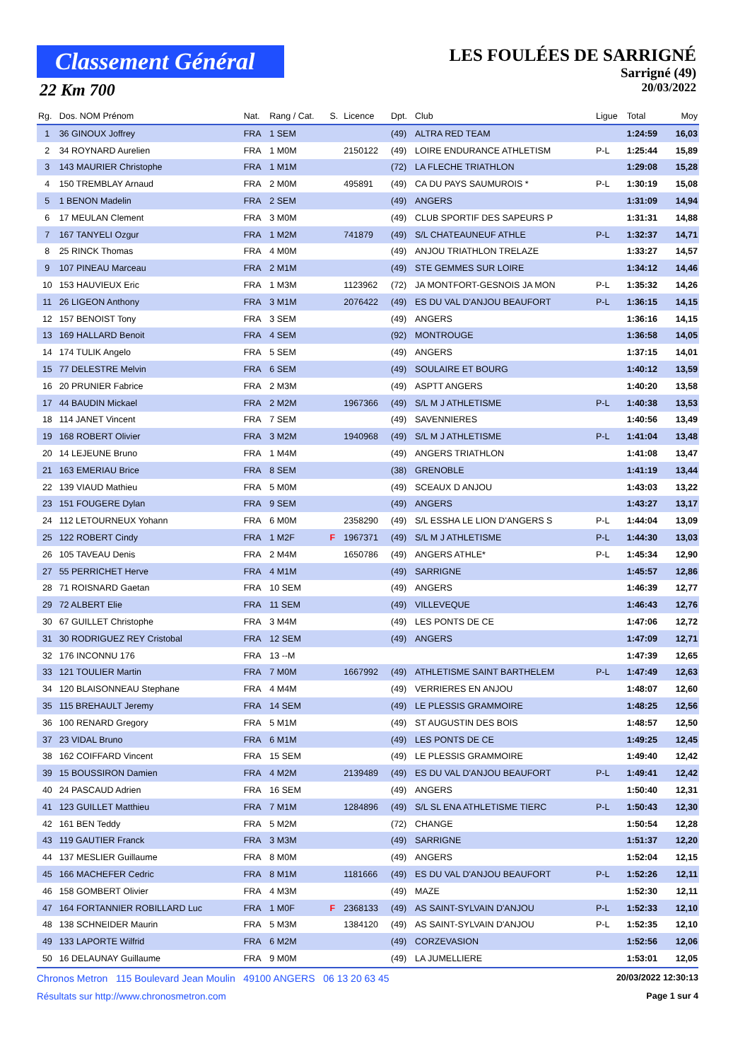Classement Général
22 Km 700
LES FOULÉES DE SARRIGNÉ
Sarrigné (49)
20/03/2022
| Rg. | Dos. NOM Prénom | Nat. | Rang / Cat. | S. | Licence | Dpt. | Club | Ligue | Total | Moy |
| --- | --- | --- | --- | --- | --- | --- | --- | --- | --- | --- |
| 1 | 36 GINOUX Joffrey | FRA | 1 SEM | | | (49) | ALTRA RED TEAM | | 1:24:59 | 16,03 |
| 2 | 34 ROYNARD Aurelien | FRA | 1 M0M | | 2150122 | (49) | LOIRE ENDURANCE ATHLETISM | P-L | 1:25:44 | 15,89 |
| 3 | 143 MAURIER Christophe | FRA | 1 M1M | | | (72) | LA FLECHE TRIATHLON | | 1:29:08 | 15,28 |
| 4 | 150 TREMBLAY Arnaud | FRA | 2 M0M | | 495891 | (49) | CA DU PAYS SAUMUROIS * | P-L | 1:30:19 | 15,08 |
| 5 | 1 BENON Madelin | FRA | 2 SEM | | | (49) | ANGERS | | 1:31:09 | 14,94 |
| 6 | 17 MEULAN Clement | FRA | 3 M0M | | | (49) | CLUB SPORTIF DES SAPEURS P | | 1:31:31 | 14,88 |
| 7 | 167 TANYELI Ozgur | FRA | 1 M2M | | 741879 | (49) | S/L CHATEAUNEUF ATHLE | P-L | 1:32:37 | 14,71 |
| 8 | 25 RINCK Thomas | FRA | 4 M0M | | | (49) | ANJOU TRIATHLON TRELAZE | | 1:33:27 | 14,57 |
| 9 | 107 PINEAU Marceau | FRA | 2 M1M | | | (49) | STE GEMMES SUR LOIRE | | 1:34:12 | 14,46 |
| 10 | 153 HAUVIEUX Eric | FRA | 1 M3M | | 1123962 | (72) | JA MONTFORT-GESNOIS JA MON | P-L | 1:35:32 | 14,26 |
| 11 | 26 LIGEON Anthony | FRA | 3 M1M | | 2076422 | (49) | ES DU VAL D'ANJOU BEAUFORT | P-L | 1:36:15 | 14,15 |
| 12 | 157 BENOIST Tony | FRA | 3 SEM | | | (49) | ANGERS | | 1:36:16 | 14,15 |
| 13 | 169 HALLARD Benoit | FRA | 4 SEM | | | (92) | MONTROUGE | | 1:36:58 | 14,05 |
| 14 | 174 TULIK Angelo | FRA | 5 SEM | | | (49) | ANGERS | | 1:37:15 | 14,01 |
| 15 | 77 DELESTRE Melvin | FRA | 6 SEM | | | (49) | SOULAIRE ET BOURG | | 1:40:12 | 13,59 |
| 16 | 20 PRUNIER Fabrice | FRA | 2 M3M | | | (49) | ASPTT ANGERS | | 1:40:20 | 13,58 |
| 17 | 44 BAUDIN Mickael | FRA | 2 M2M | | 1967366 | (49) | S/L M J ATHLETISME | P-L | 1:40:38 | 13,53 |
| 18 | 114 JANET Vincent | FRA | 7 SEM | | | (49) | SAVENNIERES | | 1:40:56 | 13,49 |
| 19 | 168 ROBERT Olivier | FRA | 3 M2M | | 1940968 | (49) | S/L M J ATHLETISME | P-L | 1:41:04 | 13,48 |
| 20 | 14 LEJEUNE Bruno | FRA | 1 M4M | | | (49) | ANGERS TRIATHLON | | 1:41:08 | 13,47 |
| 21 | 163 EMERIAU Brice | FRA | 8 SEM | | | (38) | GRENOBLE | | 1:41:19 | 13,44 |
| 22 | 139 VIAUD Mathieu | FRA | 5 M0M | | | (49) | SCEAUX D ANJOU | | 1:43:03 | 13,22 |
| 23 | 151 FOUGERE Dylan | FRA | 9 SEM | | | (49) | ANGERS | | 1:43:27 | 13,17 |
| 24 | 112 LETOURNEUX Yohann | FRA | 6 M0M | | 2358290 | (49) | S/L ESSHA LE LION D'ANGERS S | P-L | 1:44:04 | 13,09 |
| 25 | 122 ROBERT Cindy | FRA | 1 M2F | F | 1967371 | (49) | S/L M J ATHLETISME | P-L | 1:44:30 | 13,03 |
| 26 | 105 TAVEAU Denis | FRA | 2 M4M | | 1650786 | (49) | ANGERS ATHLE* | P-L | 1:45:34 | 12,90 |
| 27 | 55 PERRICHET Herve | FRA | 4 M1M | | | (49) | SARRIGNE | | 1:45:57 | 12,86 |
| 28 | 71 ROISNARD Gaetan | FRA | 10 SEM | | | (49) | ANGERS | | 1:46:39 | 12,77 |
| 29 | 72 ALBERT Elie | FRA | 11 SEM | | | (49) | VILLEVEQUE | | 1:46:43 | 12,76 |
| 30 | 67 GUILLET Christophe | FRA | 3 M4M | | | (49) | LES PONTS DE CE | | 1:47:06 | 12,72 |
| 31 | 30 RODRIGUEZ REY Cristobal | FRA | 12 SEM | | | (49) | ANGERS | | 1:47:09 | 12,71 |
| 32 | 176 INCONNU 176 | FRA | 13 --M | | | | | | 1:47:39 | 12,65 |
| 33 | 121 TOULIER Martin | FRA | 7 M0M | | 1667992 | (49) | ATHLETISME SAINT BARTHELEM | P-L | 1:47:49 | 12,63 |
| 34 | 120 BLAISONNEAU Stephane | FRA | 4 M4M | | | (49) | VERRIERES EN ANJOU | | 1:48:07 | 12,60 |
| 35 | 115 BREHAULT Jeremy | FRA | 14 SEM | | | (49) | LE PLESSIS GRAMMOIRE | | 1:48:25 | 12,56 |
| 36 | 100 RENARD Gregory | FRA | 5 M1M | | | (49) | ST AUGUSTIN DES BOIS | | 1:48:57 | 12,50 |
| 37 | 23 VIDAL Bruno | FRA | 6 M1M | | | (49) | LES PONTS DE CE | | 1:49:25 | 12,45 |
| 38 | 162 COIFFARD Vincent | FRA | 15 SEM | | | (49) | LE PLESSIS GRAMMOIRE | | 1:49:40 | 12,42 |
| 39 | 15 BOUSSIRON Damien | FRA | 4 M2M | | 2139489 | (49) | ES DU VAL D'ANJOU BEAUFORT | P-L | 1:49:41 | 12,42 |
| 40 | 24 PASCAUD Adrien | FRA | 16 SEM | | | (49) | ANGERS | | 1:50:40 | 12,31 |
| 41 | 123 GUILLET Matthieu | FRA | 7 M1M | | 1284896 | (49) | S/L SL ENA ATHLETISME TIERC | P-L | 1:50:43 | 12,30 |
| 42 | 161 BEN Teddy | FRA | 5 M2M | | | (72) | CHANGE | | 1:50:54 | 12,28 |
| 43 | 119 GAUTIER Franck | FRA | 3 M3M | | | (49) | SARRIGNE | | 1:51:37 | 12,20 |
| 44 | 137 MESLIER Guillaume | FRA | 8 M0M | | | (49) | ANGERS | | 1:52:04 | 12,15 |
| 45 | 166 MACHEFER Cedric | FRA | 8 M1M | | 1181666 | (49) | ES DU VAL D'ANJOU BEAUFORT | P-L | 1:52:26 | 12,11 |
| 46 | 158 GOMBERT Olivier | FRA | 4 M3M | | | (49) | MAZE | | 1:52:30 | 12,11 |
| 47 | 164 FORTANNIER ROBILLARD Luc | FRA | 1 M0F | F | 2368133 | (49) | AS SAINT-SYLVAIN D'ANJOU | P-L | 1:52:33 | 12,10 |
| 48 | 138 SCHNEIDER Maurin | FRA | 5 M3M | | 1384120 | (49) | AS SAINT-SYLVAIN D'ANJOU | P-L | 1:52:35 | 12,10 |
| 49 | 133 LAPORTE Wilfrid | FRA | 6 M2M | | | (49) | CORZEVASION | | 1:52:56 | 12,06 |
| 50 | 16 DELAUNAY Guillaume | FRA | 9 M0M | | | (49) | LA JUMELLIERE | | 1:53:01 | 12,05 |
Chronos Metron 115 Boulevard Jean Moulin 49100 ANGERS 06 13 20 63 45 20/03/2022 12:30:13
Résultats sur http://www.chronosmetron.com Page 1 sur 4